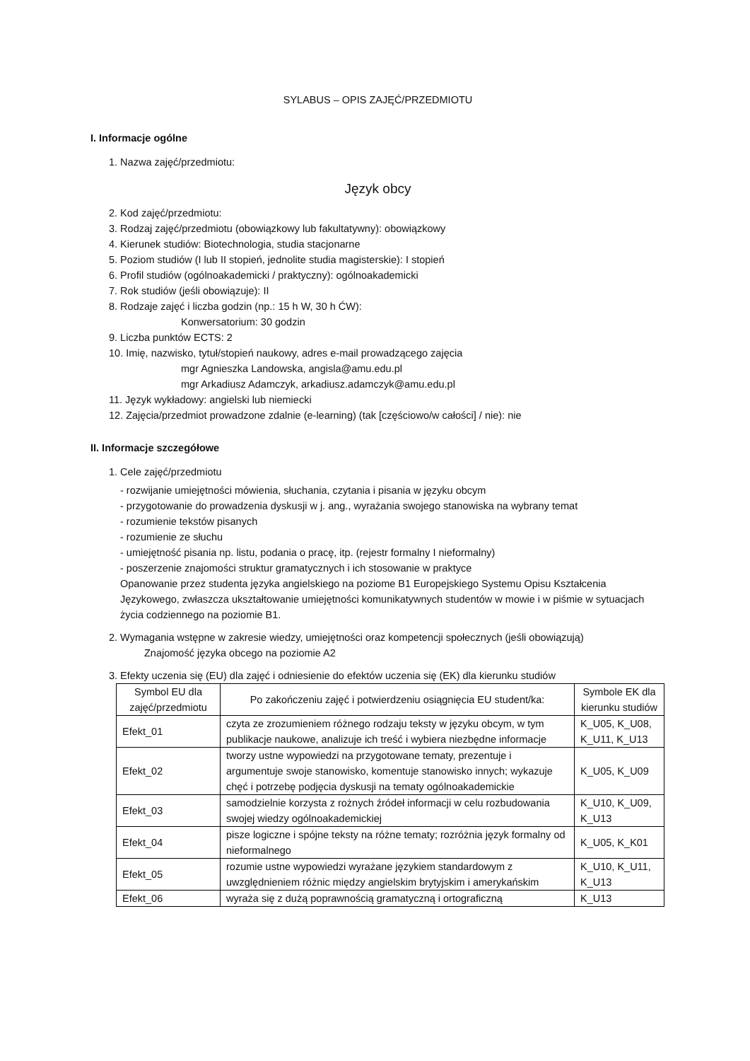SYLABUS – OPIS ZAJĘĆ/PRZEDMIOTU
I. Informacje ogólne
1. Nazwa zajęć/przedmiotu:
Język obcy
2. Kod zajęć/przedmiotu:
3. Rodzaj zajęć/przedmiotu (obowiązkowy lub fakultatywny): obowiązkowy
4. Kierunek studiów: Biotechnologia, studia stacjonarne
5. Poziom studiów (I lub II stopień, jednolite studia magisterskie): I stopień
6. Profil studiów (ogólnoakademicki / praktyczny): ogólnoakademicki
7. Rok studiów (jeśli obowiązuje): II
8. Rodzaje zajęć i liczba godzin (np.: 15 h W, 30 h ĆW):
Konwersatorium: 30 godzin
9. Liczba punktów ECTS: 2
10. Imię, nazwisko, tytuł/stopień naukowy, adres e-mail prowadzącego zajęcia
mgr Agnieszka Landowska, angisla@amu.edu.pl
mgr Arkadiusz Adamczyk, arkadiusz.adamczyk@amu.edu.pl
11. Język wykładowy: angielski lub niemiecki
12. Zajęcia/przedmiot prowadzone zdalnie (e-learning) (tak [częściowo/w całości] / nie): nie
II. Informacje szczegółowe
1. Cele zajęć/przedmiotu
- rozwijanie umiejętności mówienia, słuchania, czytania i pisania w języku obcym
- przygotowanie do prowadzenia dyskusji w j. ang., wyrażania swojego stanowiska na wybrany temat
- rozumienie tekstów pisanych
- rozumienie ze słuchu
- umiejętność pisania np. listu, podania o pracę, itp. (rejestr formalny I nieformalny)
- poszerzenie znajomości struktur gramatycznych i ich stosowanie w praktyce
Opanowanie przez studenta języka angielskiego na poziome B1 Europejskiego Systemu Opisu Kształcenia Językowego, zwłaszcza ukształtowanie umiejętności komunikatywnych studentów w mowie i w piśmie w sytuacjach życia codziennego na poziomie B1.
2. Wymagania wstępne w zakresie wiedzy, umiejętności oraz kompetencji społecznych (jeśli obowiązują)
Znajomość języka obcego na poziomie A2
3. Efekty uczenia się (EU) dla zajęć i odniesienie do efektów uczenia się (EK) dla kierunku studiów
| Symbol EU dla zajęć/przedmiotu | Po zakończeniu zajęć i potwierdzeniu osiągnięcia EU student/ka: | Symbole EK dla kierunku studiów |
| --- | --- | --- |
| Efekt_01 | czyta ze zrozumieniem różnego rodzaju teksty w języku obcym, w tym publikacje naukowe, analizuje ich treść i wybiera niezbędne informacje | K_U05, K_U08, K_U11, K_U13 |
| Efekt_02 | tworzy ustne wypowiedzi na przygotowane tematy, prezentuje i argumentuje swoje stanowisko, komentuje stanowisko innych; wykazuje chęć i potrzebę podjęcia dyskusji na tematy ogólnoakademickie | K_U05, K_U09 |
| Efekt_03 | samodzielnie korzysta z rożnych źródeł informacji w celu rozbudowania swojej wiedzy ogólnoakademickiej | K_U10, K_U09, K_U13 |
| Efekt_04 | pisze logiczne i spójne teksty na różne tematy; rozróżnia język formalny od nieformalnego | K_U05, K_K01 |
| Efekt_05 | rozumie ustne wypowiedzi wyrażane językiem standardowym z uwzględnieniem różnic między angielskim brytyjskim i amerykańskim | K_U10, K_U11, K_U13 |
| Efekt_06 | wyraża się z dużą poprawnością gramatyczną i ortograficzną | K_U13 |